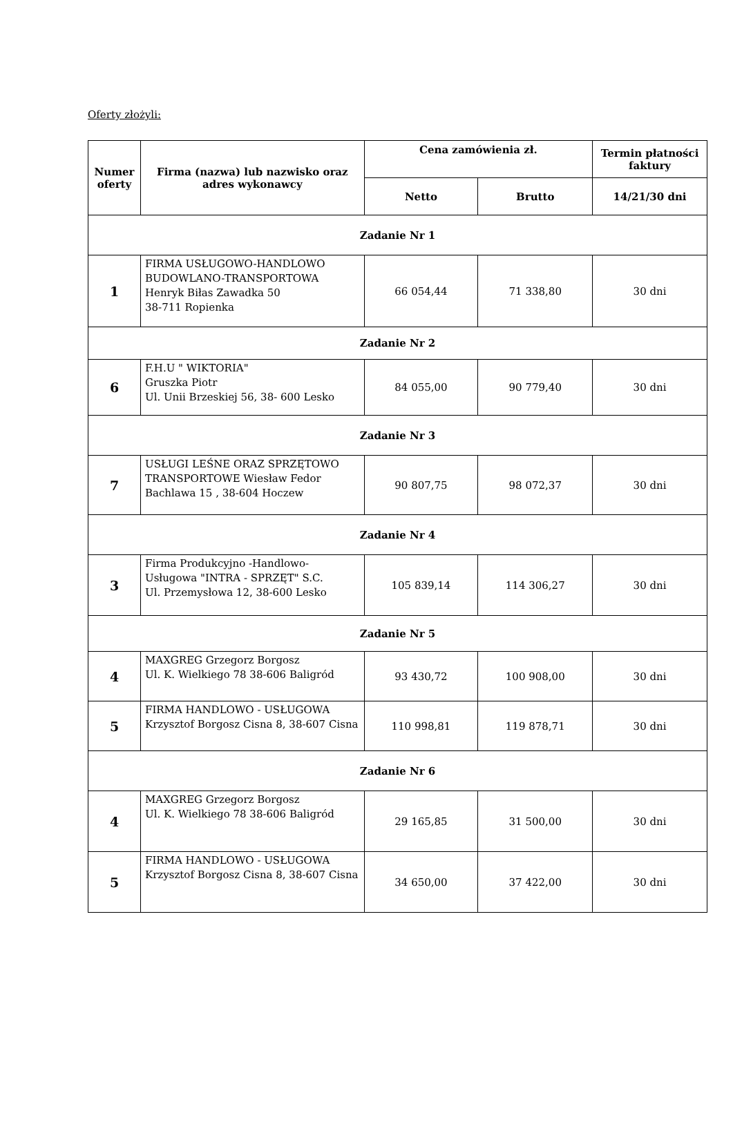Oferty złożyli:
| Numer oferty | Firma (nazwa) lub nazwisko oraz adres wykonawcy | Cena zamówienia zł. | | Termin płatności faktury |
| --- | --- | --- | --- | --- |
| | | Netto | Brutto | 14/21/30 dni |
| Zadanie Nr 1 | | | | |
| 1 | FIRMA USŁUGOWO-HANDLOWO BUDOWLANO-TRANSPORTOWA Henryk Biłas Zawadka 50 38-711 Ropienka | 66 054,44 | 71 338,80 | 30 dni |
| Zadanie Nr 2 | | | | |
| 6 | F.H.U " WIKTORIA" Gruszka Piotr Ul. Unii Brzeskiej 56, 38- 600 Lesko | 84 055,00 | 90 779,40 | 30 dni |
| Zadanie Nr 3 | | | | |
| 7 | USŁUGI LEŚNE ORAZ SPRZĘTOWO TRANSPORTOWE Wiesław Fedor Bachlawa 15 , 38-604 Hoczew | 90 807,75 | 98 072,37 | 30 dni |
| Zadanie Nr 4 | | | | |
| 3 | Firma Produkcyjno -Handlowo-Usługowa "INTRA - SPRZĘT" S.C. Ul. Przemysłowa 12, 38-600 Lesko | 105 839,14 | 114 306,27 | 30 dni |
| Zadanie Nr 5 | | | | |
| 4 | MAXGREG Grzegorz Borgosz Ul. K. Wielkiego 78 38-606 Baligród | 93 430,72 | 100 908,00 | 30 dni |
| 5 | FIRMA HANDLOWO - USŁUGOWA Krzysztof Borgosz Cisna 8, 38-607 Cisna | 110 998,81 | 119 878,71 | 30 dni |
| Zadanie Nr 6 | | | | |
| 4 | MAXGREG Grzegorz Borgosz Ul. K. Wielkiego 78 38-606 Baligród | 29 165,85 | 31 500,00 | 30 dni |
| 5 | FIRMA HANDLOWO - USŁUGOWA Krzysztof Borgosz Cisna 8, 38-607 Cisna | 34 650,00 | 37 422,00 | 30 dni |